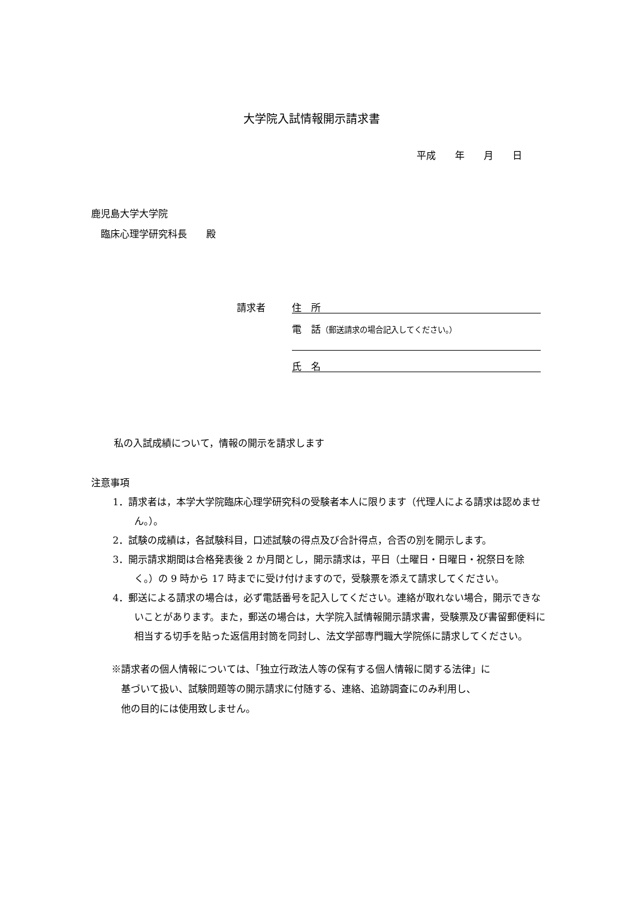大学院入試情報開示請求書
平成　　年　　月　　日
鹿児島大学大学院
　臨床心理学研究科長　　殿
請求者 住　所
電　話（郵送請求の場合記入してください。）
氏　名
私の入試成績について，情報の開示を請求します
注意事項
1．請求者は，本学大学院臨床心理学研究科の受験者本人に限ります（代理人による請求は認めません。）。
2．試験の成績は，各試験科目，口述試験の得点及び合計得点，合否の別を開示します。
3．開示請求期間は合格発表後 2 か月間とし，開示請求は，平日（土曜日・日曜日・祝祭日を除く。）の 9 時から 17 時までに受け付けますので，受験票を添えて請求してください。
4．郵送による請求の場合は，必ず電話番号を記入してください。連絡が取れない場合，開示できないことがあります。また，郵送の場合は，大学院入試情報開示請求書，受験票及び書留郵便料に相当する切手を貼った返信用封筒を同封し、法文学部専門職大学院係に請求してください。
※請求者の個人情報については、「独立行政法人等の保有する個人情報に関する法律」に
　基づいて扱い、試験問題等の開示請求に付随する、連絡、追跡調査にのみ利用し、
　他の目的には使用致しません。